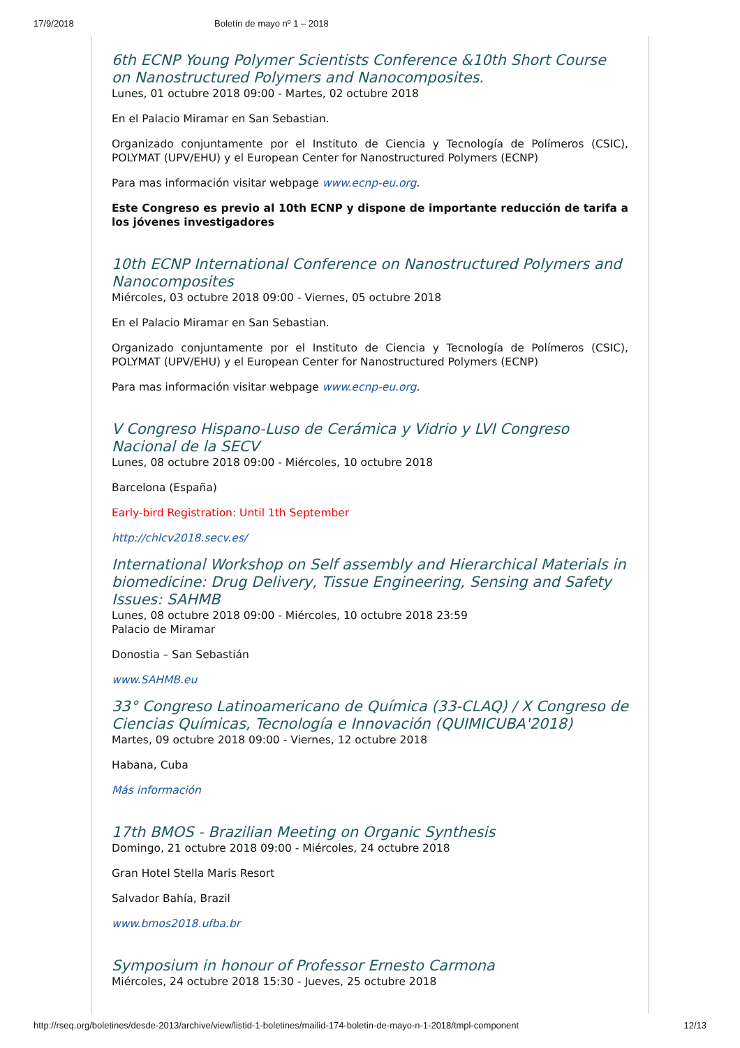17/9/2018 Boletín de mayo nº 1 – 2018
6th ECNP Young Polymer Scientists Conference &10th Short Course on Nanostructured Polymers and Nanocomposites.
Lunes, 01 octubre 2018 09:00 - Martes, 02 octubre 2018
En el Palacio Miramar en San Sebastian.
Organizado conjuntamente por el Instituto de Ciencia y Tecnología de Polímeros (CSIC), POLYMAT (UPV/EHU) y el European Center for Nanostructured Polymers (ECNP)
Para mas información visitar webpage www.ecnp-eu.org.
Este Congreso es previo al 10th ECNP y dispone de importante reducción de tarifa a los jóvenes investigadores
10th ECNP International Conference on Nanostructured Polymers and Nanocomposites
Miércoles, 03 octubre 2018 09:00 - Viernes, 05 octubre 2018
En el Palacio Miramar en San Sebastian.
Organizado conjuntamente por el Instituto de Ciencia y Tecnología de Polímeros (CSIC), POLYMAT (UPV/EHU) y el European Center for Nanostructured Polymers (ECNP)
Para mas información visitar webpage www.ecnp-eu.org.
V Congreso Hispano-Luso de Cerámica y Vidrio y LVI Congreso Nacional de la SECV
Lunes, 08 octubre 2018 09:00 - Miércoles, 10 octubre 2018
Barcelona (España)
Early-bird Registration: Until 1th September
http://chlcv2018.secv.es/
International Workshop on Self assembly and Hierarchical Materials in biomedicine: Drug Delivery, Tissue Engineering, Sensing and Safety Issues: SAHMB
Lunes, 08 octubre 2018 09:00 - Miércoles, 10 octubre 2018 23:59
Palacio de Miramar
Donostia – San Sebastián
www.SAHMB.eu
33° Congreso Latinoamericano de Química (33-CLAQ) / X Congreso de Ciencias Químicas, Tecnología e Innovación (QUIMICUBA'2018)
Martes, 09 octubre 2018 09:00 - Viernes, 12 octubre 2018
Habana, Cuba
Más información
17th BMOS - Brazilian Meeting on Organic Synthesis
Domingo, 21 octubre 2018 09:00 - Miércoles, 24 octubre 2018
Gran Hotel Stella Maris Resort
Salvador Bahía, Brazil
www.bmos2018.ufba.br
Symposium in honour of Professor Ernesto Carmona
Miércoles, 24 octubre 2018 15:30 - Jueves, 25 octubre 2018
http://rseq.org/boletines/desde-2013/archive/view/listid-1-boletines/mailid-174-boletin-de-mayo-n-1-2018/tmpl-component 12/13